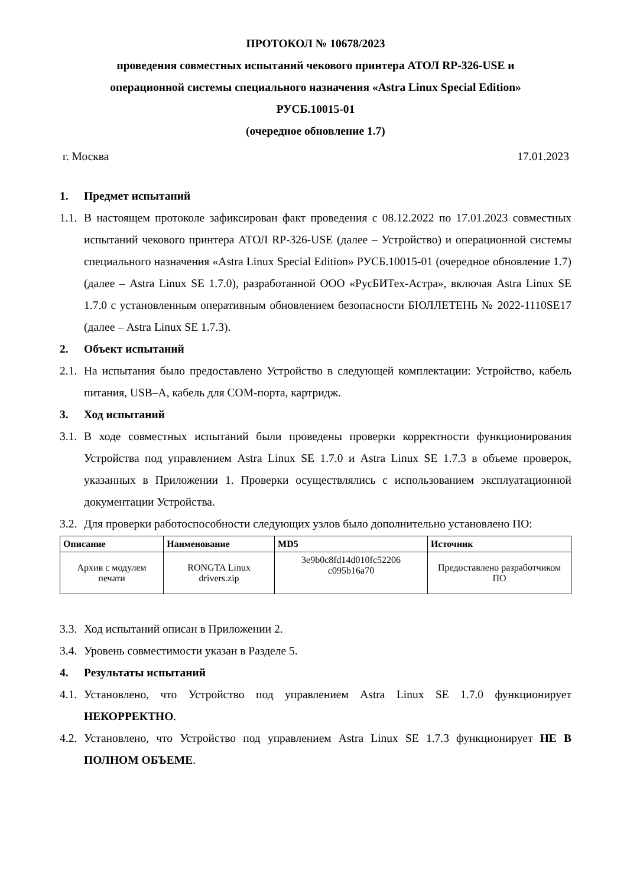ПРОТОКОЛ № 10678/2023
проведения совместных испытаний чекового принтера АТОЛ RP-326-USE и
операционной системы специального назначения «Astra Linux Special Edition»
РУСБ.10015-01
(очередное обновление 1.7)
г. Москва 17.01.2023
1. Предмет испытаний
1.1. В настоящем протоколе зафиксирован факт проведения с 08.12.2022 по 17.01.2023 совместных испытаний чекового принтера АТОЛ RP-326-USE (далее – Устройство) и операционной системы специального назначения «Astra Linux Special Edition» РУСБ.10015-01 (очередное обновление 1.7) (далее – Astra Linux SE 1.7.0), разработанной ООО «РусБИТех-Астра», включая Astra Linux SE 1.7.0 с установленным оперативным обновлением безопасности БЮЛЛЕТЕНЬ № 2022-1110SE17 (далее – Astra Linux SE 1.7.3).
2. Объект испытаний
2.1. На испытания было предоставлено Устройство в следующей комплектации: Устройство, кабель питания, USB–A, кабель для COM-порта, картридж.
3. Ход испытаний
3.1. В ходе совместных испытаний были проведены проверки корректности функционирования Устройства под управлением Astra Linux SE 1.7.0 и Astra Linux SE 1.7.3 в объеме проверок, указанных в Приложении 1. Проверки осуществлялись с использованием эксплуатационной документации Устройства.
3.2. Для проверки работоспособности следующих узлов было дополнительно установлено ПО:
| Описание | Наименование | MD5 | Источник |
| --- | --- | --- | --- |
| Архив с модулем печати | RONGTA Linux drivers.zip | 3e9b0c8fd14d010fc52206 c095b16a70 | Предоставлено разработчиком ПО |
3.3. Ход испытаний описан в Приложении 2.
3.4. Уровень совместимости указан в Разделе 5.
4. Результаты испытаний
4.1. Установлено, что Устройство под управлением Astra Linux SE 1.7.0 функционирует НЕКОРРЕКТНО.
4.2. Установлено, что Устройство под управлением Astra Linux SE 1.7.3 функционирует НЕ В ПОЛНОМ ОБЪЕМЕ.